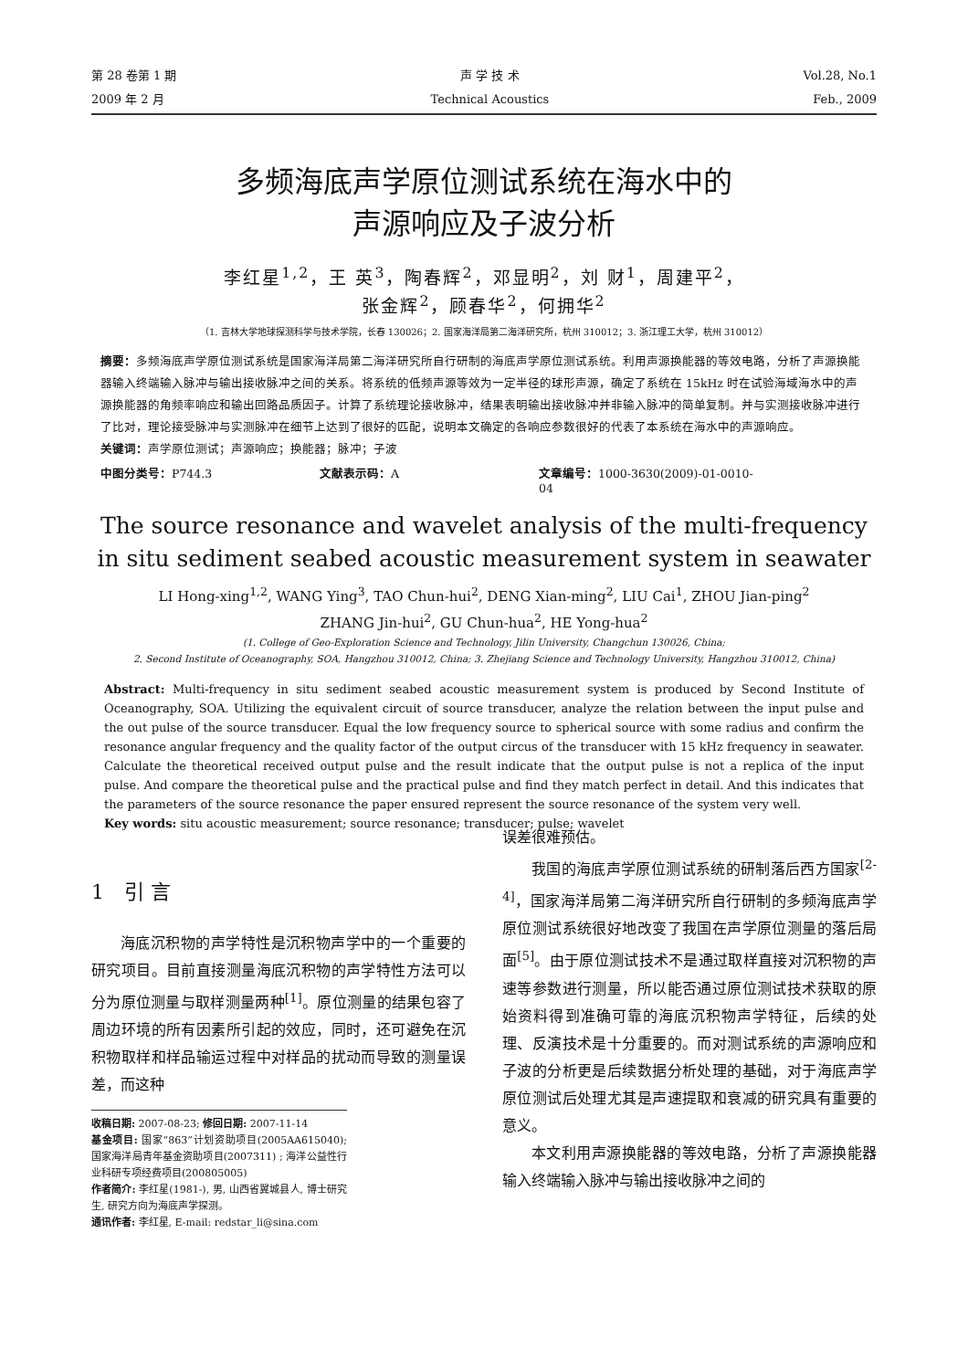第 28 卷第 1 期
2009 年 2 月
声 学 技 术
Technical Acoustics
Vol.28, No.1
Feb., 2009
多频海底声学原位测试系统在海水中的
声源响应及子波分析
李红星<sup>1,2</sup>，王 英<sup>3</sup>，陶春辉<sup>2</sup>，邓显明<sup>2</sup>，刘 财<sup>1</sup>，周建平<sup>2</sup>，
张金辉<sup>2</sup>，顾春华<sup>2</sup>，何拥华<sup>2</sup>
（1. 吉林大学地球探测科学与技术学院，长春 130026；2. 国家海洋局第二海洋研究所，杭州 310012；3. 浙江理工大学，杭州 310012）
摘要：多频海底声学原位测试系统是国家海洋局第二海洋研究所自行研制的海底声学原位测试系统。利用声源换能器的等效电路，分析了声源换能器输入终端输入脉冲与输出接收脉冲之间的关系。将系统的低频声源等效为一定半径的球形声源，确定了系统在 15kHz 时在试验海域海水中的声源换能器的角频率响应和输出回路品质因子。计算了系统理论接收脉冲，结果表明输出接收脉冲并非输入脉冲的简单复制。并与实测接收脉冲进行了比对，理论接受脉冲与实测脉冲在细节上达到了很好的匹配，说明本文确定的各响应参数很好的代表了本系统在海水中的声源响应。
关键词：声学原位测试；声源响应；换能器；脉冲；子波
中图分类号：P744.3 文献表示码：A 文章编号：1000-3630(2009)-01-0010-04
The source resonance and wavelet analysis of the multi-frequency in situ sediment seabed acoustic measurement system in seawater
LI Hong-xing<sup>1,2</sup>, WANG Ying<sup>3</sup>, TAO Chun-hui<sup>2</sup>, DENG Xian-ming<sup>2</sup>, LIU Cai<sup>1</sup>, ZHOU Jian-ping<sup>2</sup>
ZHANG Jin-hui<sup>2</sup>, GU Chun-hua<sup>2</sup>, HE Yong-hua<sup>2</sup>
(1. College of Geo-Exploration Science and Technology, Jilin University, Changchun 130026, China;
2. Second Institute of Oceanography, SOA, Hangzhou 310012, China; 3. Zhejiang Science and Technology University, Hangzhou 310012, China)
Abstract: Multi-frequency in situ sediment seabed acoustic measurement system is produced by Second Institute of Oceanography, SOA. Utilizing the equivalent circuit of source transducer, analyze the relation between the input pulse and the out pulse of the source transducer. Equal the low frequency source to spherical source with some radius and confirm the resonance angular frequency and the quality factor of the output circus of the transducer with 15 kHz frequency in seawater. Calculate the theoretical received output pulse and the result indicate that the output pulse is not a replica of the input pulse. And compare the theoretical pulse and the practical pulse and find they match perfect in detail. And this indicates that the parameters of the source resonance the paper ensured represent the source resonance of the system very well.
Key words: situ acoustic measurement; source resonance; transducer; pulse; wavelet
1　引 言
海底沉积物的声学特性是沉积物声学中的一个重要的研究项目。目前直接测量海底沉积物的声学特性方法可以分为原位测量与取样测量两种<sup>[1]</sup>。原位测量的结果包容了周边环境的所有因素所引起的效应，同时，还可避免在沉积物取样和样品输运过程中对样品的扰动而导致的测量误差，而这种
收稿日期: 2007-08-23; 修回日期: 2007-11-14
基金项目: 国家“863”计划资助项目(2005AA615040); 国家海洋局青年基金资助项目(2007311) ; 海洋公益性行业科研专项经费项目(200805005)
作者简介: 李红星(1981-), 男, 山西省翼城县人, 博士研究生, 研究方向为海底声学探测。
通讯作者: 李红星, E-mail: redstar_li@sina.com
误差很难预估。
我国的海底声学原位测试系统的研制落后西方国家<sup>[2-4]</sup>，国家海洋局第二海洋研究所自行研制的多频海底声学原位测试系统很好地改变了我国在声学原位测量的落后局面<sup>[5]</sup>。由于原位测试技术不是通过取样直接对沉积物的声速等参数进行测量，所以能否通过原位测试技术获取的原始资料得到准确可靠的海底沉积物声学特征，后续的处理、反演技术是十分重要的。而对测试系统的声源响应和子波的分析更是后续数据分析处理的基础，对于海底声学原位测试后处理尤其是声速提取和衰减的研究具有重要的意义。
本文利用声源换能器的等效电路，分析了声源换能器输入终端输入脉冲与输出接收脉冲之间的